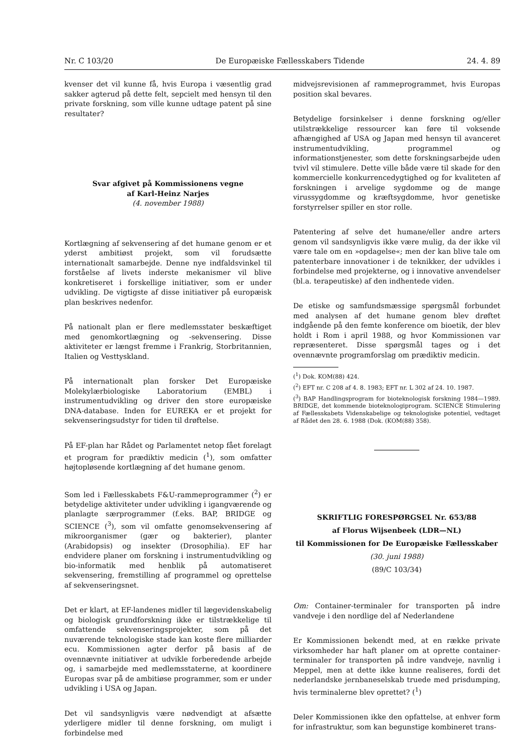Nr. C 103/20 De Europæiske Fællesskabers Tidende 24. 4. 89
kvenser det vil kunne få, hvis Europa i væsentlig grad sakker agterud på dette felt, sepcielt med hensyn til den private forskning, som ville kunne udtage patent på sine resultater?
Svar afgivet på Kommissionens vegne
af Karl-Heinz Narjes
(4. november 1988)
Kortlægning af sekvensering af det humane genom er et yderst ambitiøst projekt, som vil forudsætte internationalt samarbejde. Denne nye indfaldsvinkel til forståelse af livets inderste mekanismer vil blive konkretiseret i forskellige initiativer, som er under udvikling. De vigtigste af disse initiativer på europæisk plan beskrives nedenfor.
På nationalt plan er flere medlemsstater beskæftiget med genomkortlægning og -sekvensering. Disse aktiviteter er længst fremme i Frankrig, Storbritannien, Italien og Vesttyskland.
På internationalt plan forsker Det Europæiske Molekylærbiologiske Laboratorium (EMBL) i instrumentudvikling og driver den store europæiske DNA-database. Inden for EUREKA er et projekt for sekvenseringsudstyr for tiden til drøftelse.
På EF-plan har Rådet og Parlamentet netop fået forelagt et program for prædiktiv medicin (<sup>1</sup>), som omfatter højtopløsende kortlægning af det humane genom.
Som led i Fællesskabets F&U-rammeprogrammer (<sup>2</sup>) er betydelige aktiviteter under udvikling i igangværende og planlagte særprogrammer (f.eks. BAP, BRIDGE og SCIENCE (<sup>3</sup>), som vil omfatte genomsekvensering af mikroorganismer (gær og bakterier), planter (Arabidopsis) og insekter (Drosophilia). EF har endvidere planer om forskning i instrumentudvikling og bio-informatik med henblik på automatiseret sekvensering, fremstilling af programmel og oprettelse af sekvenseringsnet.
Det er klart, at EF-landenes midler til lægevidenskabelig og biologisk grundforskning ikke er tilstrækkelige til omfattende sekvenseringsprojekter, som på det nuværende teknologiske stade kan koste flere milliarder ecu. Kommissionen agter derfor på basis af de ovennævnte initiativer at udvikle forberedende arbejde og, i samarbejde med medlemsstaterne, at koordinere Europas svar på de ambitiøse programmer, som er under udvikling i USA og Japan.
Det vil sandsynligvis være nødvendigt at afsætte yderligere midler til denne forskning, om muligt i forbindelse med
midvejsrevisionen af rammeprogrammet, hvis Europas position skal bevares.
Betydelige forsinkelser i denne forskning og/eller utilstrækkelige ressourcer kan føre til voksende afhængighed af USA og Japan med hensyn til avanceret instrumentudvikling, programmel og informationstjenester, som dette forskningsarbejde uden tvivl vil stimulere. Dette ville både være til skade for den kommercielle konkurrencedygtighed og for kvaliteten af forskningen i arvelige sygdomme og de mange virussygdomme og kræftsygdomme, hvor genetiske forstyrrelser spiller en stor rolle.
Patentering af selve det humane/eller andre arters genom vil sandsynligvis ikke være mulig, da der ikke vil være tale om en »opdagelse«; men der kan blive tale om patenterbare innovationer i de teknikker, der udvikles i forbindelse med projekterne, og i innovative anvendelser (bl.a. terapeutiske) af den indhentede viden.
De etiske og samfundsmæssige spørgsmål forbundet med analysen af det humane genom blev drøftet indgående på den femte konference om bioetik, der blev holdt i Rom i april 1988, og hvor Kommissionen var repræsenteret. Disse spørgsmål tages og i det ovennævnte programforslag om prædiktiv medicin.
(<sup>1</sup>) Dok. KOM(88) 424.
(<sup>2</sup>) EFT nr. C 208 af 4. 8. 1983; EFT nr. L 302 af 24. 10. 1987.
(<sup>3</sup>) BAP Handlingsprogram for bioteknologisk forskning 1984—1989. BRIDGE, det kommende bioteknologiprogram. SCIENCE Stimulering af Fællesskabets Videnskabelige og teknologiske potentiel, vedtaget af Rådet den 28. 6. 1988 (Dok. (KOM(88) 358).
SKRIFTLIG FORESPØRGSEL Nr. 653/88
af Florus Wijsenbeek (LDR—NL)
til Kommissionen for De Europæiske Fællesskaber
(30. juni 1988)
(89/C 103/34)
Om: Container-terminaler for transporten på indre vandveje i den nordlige del af Nederlandene
Er Kommissionen bekendt med, at en række private virksomheder har haft planer om at oprette container-terminaler for transporten på indre vandveje, navnlig i Meppel, men at dette ikke kunne realiseres, fordi det nederlandske jernbaneselskab truede med prisdumping, hvis terminalerne blev oprettet? (<sup>1</sup>)
Deler Kommissionen ikke den opfattelse, at enhver form for infrastruktur, som kan begunstige kombineret trans-